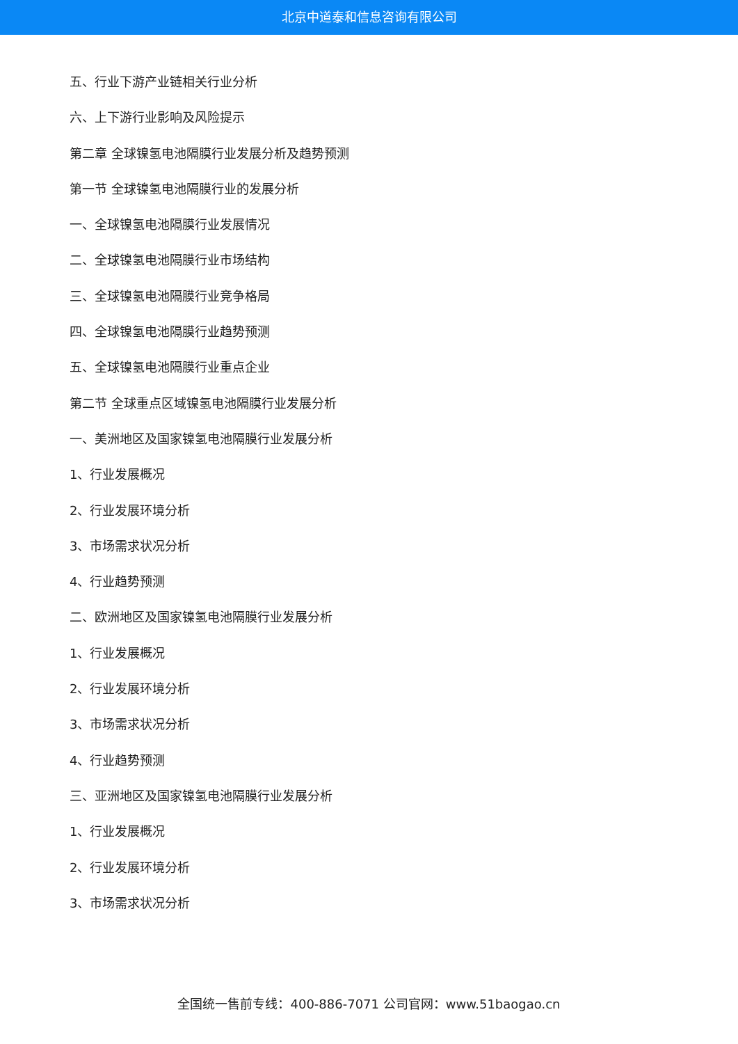北京中道泰和信息咨询有限公司
五、行业下游产业链相关行业分析
六、上下游行业影响及风险提示
第二章 全球镍氢电池隔膜行业发展分析及趋势预测
第一节 全球镍氢电池隔膜行业的发展分析
一、全球镍氢电池隔膜行业发展情况
二、全球镍氢电池隔膜行业市场结构
三、全球镍氢电池隔膜行业竞争格局
四、全球镍氢电池隔膜行业趋势预测
五、全球镍氢电池隔膜行业重点企业
第二节 全球重点区域镍氢电池隔膜行业发展分析
一、美洲地区及国家镍氢电池隔膜行业发展分析
1、行业发展概况
2、行业发展环境分析
3、市场需求状况分析
4、行业趋势预测
二、欧洲地区及国家镍氢电池隔膜行业发展分析
1、行业发展概况
2、行业发展环境分析
3、市场需求状况分析
4、行业趋势预测
三、亚洲地区及国家镍氢电池隔膜行业发展分析
1、行业发展概况
2、行业发展环境分析
3、市场需求状况分析
全国统一售前专线：400-886-7071 公司官网：www.51baogao.cn